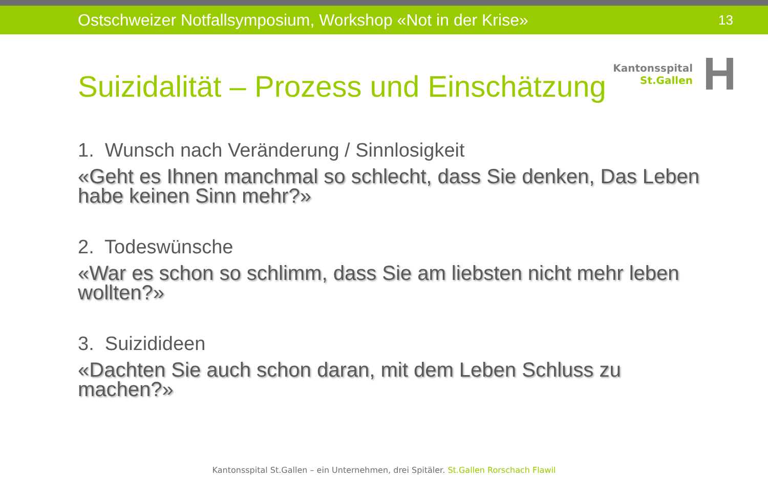Ostschweizer Notfallsymposium, Workshop «Not in der Krise»
13
Suizidalität – Prozess und Einschätzung
Kantonsspital
St.Gallen
H
1. Wunsch nach Veränderung / Sinnlosigkeit
«Geht es Ihnen manchmal so schlecht, dass Sie denken, Das Leben habe keinen Sinn mehr?»
2. Todeswünsche
«War es schon so schlimm, dass Sie am liebsten nicht mehr leben wollten?»
3. Suizidideen
«Dachten Sie auch schon daran, mit dem Leben Schluss zu machen?»
Kantonsspital St.Gallen – ein Unternehmen, drei Spitäler. St.Gallen Rorschach Flawil